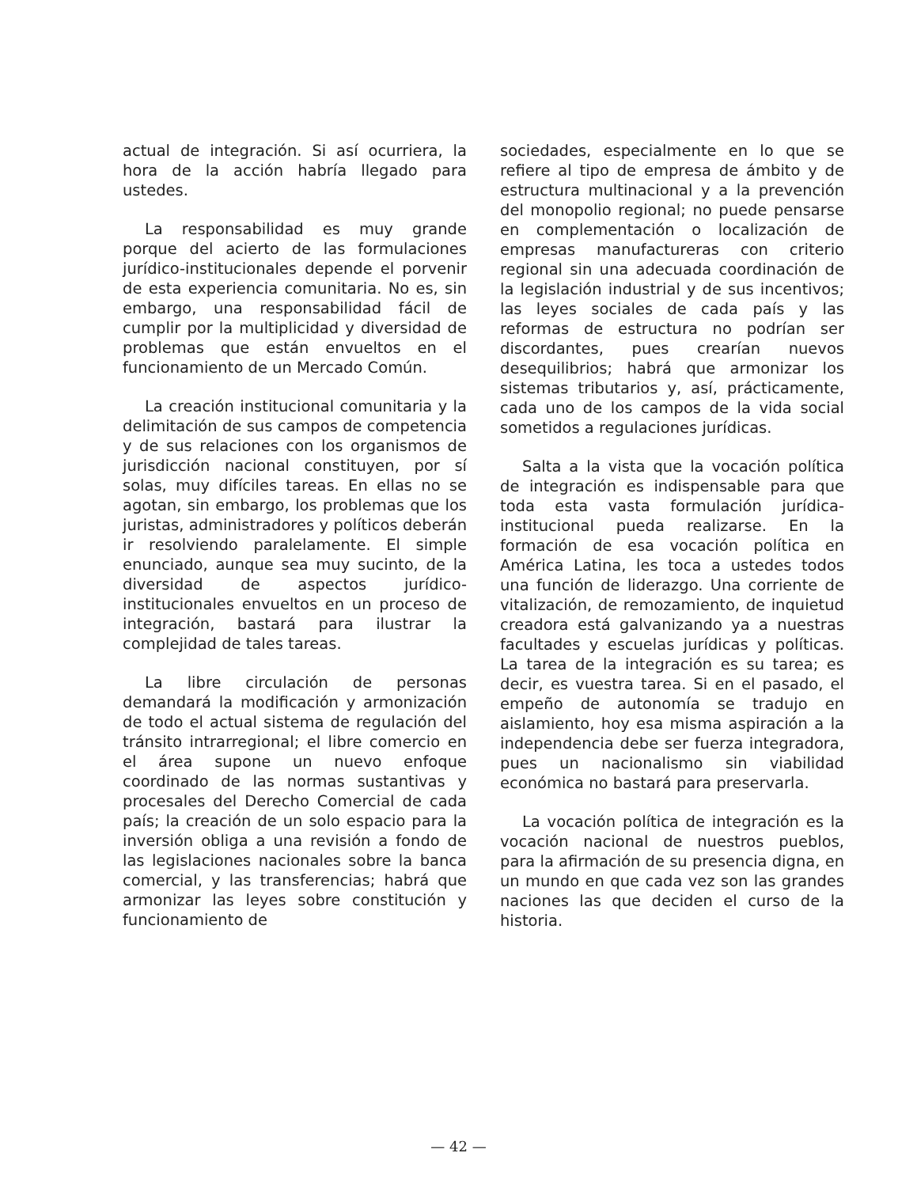actual de integración. Si así ocurriera, la hora de la acción habría llegado para ustedes.
La responsabilidad es muy grande porque del acierto de las formulaciones jurídico-institucionales depende el porvenir de esta experiencia comunitaria. No es, sin embargo, una responsabilidad fácil de cumplir por la multiplicidad y diversidad de problemas que están envueltos en el funcionamiento de un Mercado Común.
La creación institucional comunitaria y la delimitación de sus campos de competencia y de sus relaciones con los organismos de jurisdicción nacional constituyen, por sí solas, muy difíciles tareas. En ellas no se agotan, sin embargo, los problemas que los juristas, administradores y políticos deberán ir resolviendo paralelamente. El simple enunciado, aunque sea muy sucinto, de la diversidad de aspectos jurídico-institucionales envueltos en un proceso de integración, bastará para ilustrar la complejidad de tales tareas.
La libre circulación de personas demandará la modificación y armonización de todo el actual sistema de regulación del tránsito intrarregional; el libre comercio en el área supone un nuevo enfoque coordinado de las normas sustantivas y procesales del Derecho Comercial de cada país; la creación de un solo espacio para la inversión obliga a una revisión a fondo de las legislaciones nacionales sobre la banca comercial, y las transferencias; habrá que armonizar las leyes sobre constitución y funcionamiento de
sociedades, especialmente en lo que se refiere al tipo de empresa de ámbito y de estructura multinacional y a la prevención del monopolio regional; no puede pensarse en complementación o localización de empresas manufactureras con criterio regional sin una adecuada coordinación de la legislación industrial y de sus incentivos; las leyes sociales de cada país y las reformas de estructura no podrían ser discordantes, pues crearían nuevos desequilibrios; habrá que armonizar los sistemas tributarios y, así, prácticamente, cada uno de los campos de la vida social sometidos a regulaciones jurídicas.
Salta a la vista que la vocación política de integración es indispensable para que toda esta vasta formulación jurídica-institucional pueda realizarse. En la formación de esa vocación política en América Latina, les toca a ustedes todos una función de liderazgo. Una corriente de vitalización, de remozamiento, de inquietud creadora está galvanizando ya a nuestras facultades y escuelas jurídicas y políticas. La tarea de la integración es su tarea; es decir, es vuestra tarea. Si en el pasado, el empeño de autonomía se tradujo en aislamiento, hoy esa misma aspiración a la independencia debe ser fuerza integradora, pues un nacionalismo sin viabilidad económica no bastará para preservarla.
La vocación política de integración es la vocación nacional de nuestros pueblos, para la afirmación de su presencia digna, en un mundo en que cada vez son las grandes naciones las que deciden el curso de la historia.
— 42 —